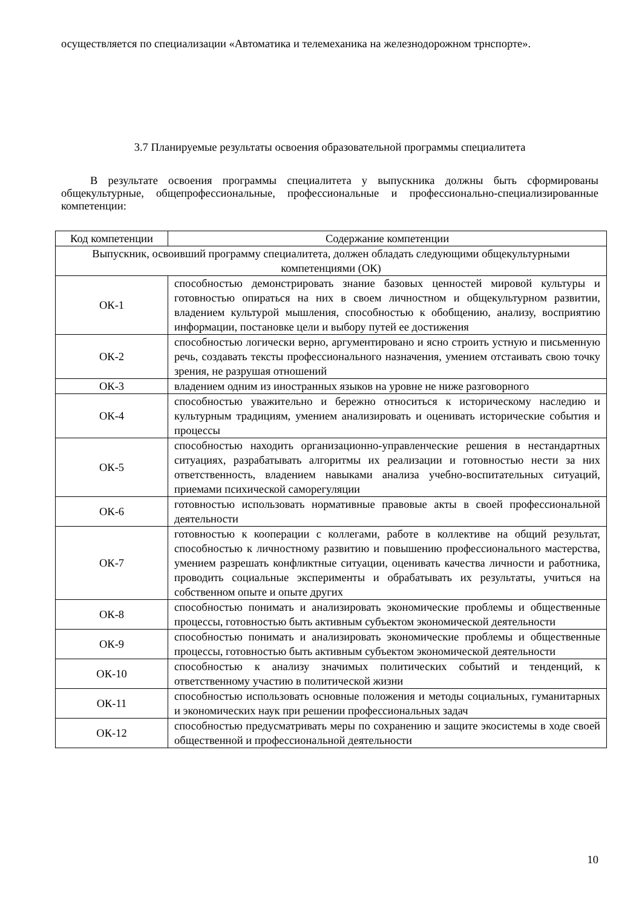осуществляется по специализации «Автоматика и телемеханика на железнодорожном трнспорте».
3.7 Планируемые результаты освоения образовательной программы специалитета
В результате освоения программы специалитета у выпускника должны быть сформированы общекультурные, общепрофессиональные, профессиональные и профессионально-специализированные компетенции:
| Код компетенции | Содержание компетенции |
| Выпускник, освоивший программу специалитета, должен обладать следующими общекультурными компетенциями (ОК) | |
| ОК-1 | способностью демонстрировать знание базовых ценностей мировой культуры и готовностью опираться на них в своем личностном и общекультурном развитии, владением культурой мышления, способностью к обобщению, анализу, восприятию информации, постановке цели и выбору путей ее достижения |
| ОК-2 | способностью логически верно, аргументировано и ясно строить устную и письменную речь, создавать тексты профессионального назначения, умением отстаивать свою точку зрения, не разрушая отношений |
| ОК-3 | владением одним из иностранных языков на уровне не ниже разговорного |
| ОК-4 | способностью уважительно и бережно относиться к историческому наследию и культурным традициям, умением анализировать и оценивать исторические события и процессы |
| ОК-5 | способностью находить организационно-управленческие решения в нестандартных ситуациях, разрабатывать алгоритмы их реализации и готовностью нести за них ответственность, владением навыками анализа учебно-воспитательных ситуаций, приемами психической саморегуляции |
| ОК-6 | готовностью использовать нормативные правовые акты в своей профессиональной деятельности |
| ОК-7 | готовностью к кооперации с коллегами, работе в коллективе на общий результат, способностью к личностному развитию и повышению профессионального мастерства, умением разрешать конфликтные ситуации, оценивать качества личности и работника, проводить социальные эксперименты и обрабатывать их результаты, учиться на собственном опыте и опыте других |
| ОК-8 | способностью понимать и анализировать экономические проблемы и общественные процессы, готовностью быть активным субъектом экономической деятельности |
| ОК-9 | способностью понимать и анализировать экономические проблемы и общественные процессы, готовностью быть активным субъектом экономической деятельности |
| ОК-10 | способностью к анализу значимых политических событий и тенденций, к ответственному участию в политической жизни |
| ОК-11 | способностью использовать основные положения и методы социальных, гуманитарных и экономических наук при решении профессиональных задач |
| ОК-12 | способностью предусматривать меры по сохранению и защите экосистемы в ходе своей общественной и профессиональной деятельности |
10